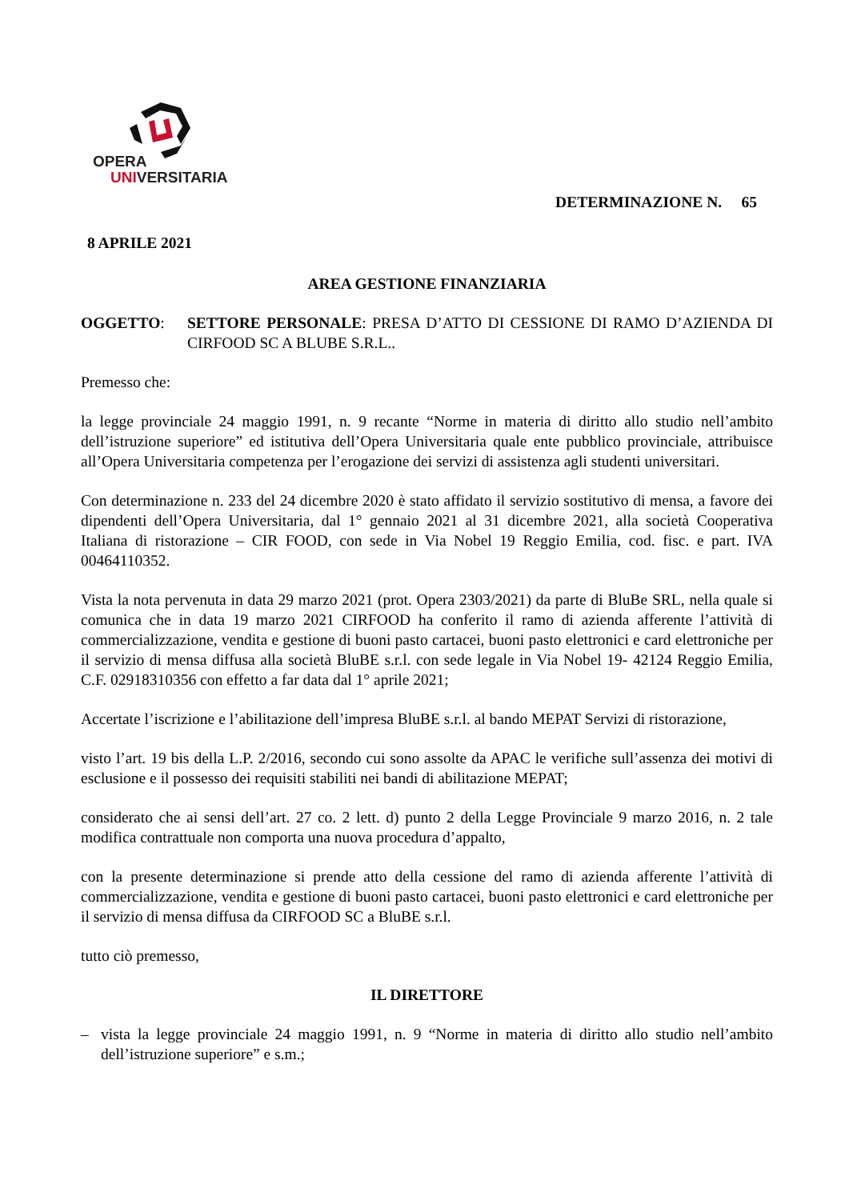OPERA
UNIVERSITARIA
DETERMINAZIONE N. 65
8 APRILE 2021
AREA GESTIONE FINANZIARIA
OGGETTO: SETTORE PERSONALE: PRESA D’ATTO DI CESSIONE DI RAMO D’AZIENDA DI CIRFOOD SC A BLUBE S.R.L..
Premesso che:
la legge provinciale 24 maggio 1991, n. 9 recante “Norme in materia di diritto allo studio nell’ambito dell’istruzione superiore” ed istitutiva dell’Opera Universitaria quale ente pubblico provinciale, attribuisce all’Opera Universitaria competenza per l’erogazione dei servizi di assistenza agli studenti universitari.
Con determinazione n. 233 del 24 dicembre 2020 è stato affidato il servizio sostitutivo di mensa, a favore dei dipendenti dell’Opera Universitaria, dal 1° gennaio 2021 al 31 dicembre 2021, alla società Cooperativa Italiana di ristorazione – CIR FOOD, con sede in Via Nobel 19 Reggio Emilia, cod. fisc. e part. IVA 00464110352.
Vista la nota pervenuta in data 29 marzo 2021 (prot. Opera 2303/2021) da parte di BluBe SRL, nella quale si comunica che in data 19 marzo 2021 CIRFOOD ha conferito il ramo di azienda afferente l’attività di commercializzazione, vendita e gestione di buoni pasto cartacei, buoni pasto elettronici e card elettroniche per il servizio di mensa diffusa alla società BluBE s.r.l. con sede legale in Via Nobel 19- 42124 Reggio Emilia, C.F. 02918310356 con effetto a far data dal 1° aprile 2021;
Accertate l’iscrizione e l’abilitazione dell’impresa BluBE s.r.l. al bando MEPAT Servizi di ristorazione,
visto l’art. 19 bis della L.P. 2/2016, secondo cui sono assolte da APAC le verifiche sull’assenza dei motivi di esclusione e il possesso dei requisiti stabiliti nei bandi di abilitazione MEPAT;
considerato che ai sensi dell’art. 27 co. 2 lett. d) punto 2 della Legge Provinciale 9 marzo 2016, n. 2 tale modifica contrattuale non comporta una nuova procedura d’appalto,
con la presente determinazione si prende atto della cessione del ramo di azienda afferente l’attività di commercializzazione, vendita e gestione di buoni pasto cartacei, buoni pasto elettronici e card elettroniche per il servizio di mensa diffusa da CIRFOOD SC a BluBE s.r.l.
tutto ciò premesso,
IL DIRETTORE
– vista la legge provinciale 24 maggio 1991, n. 9 “Norme in materia di diritto allo studio nell’ambito dell’istruzione superiore” e s.m.;